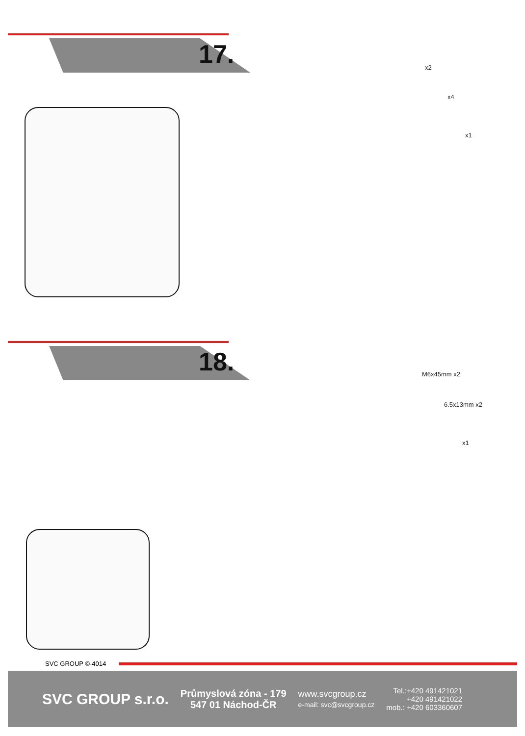17. x2
x4
x1
18. M6x45mm x2
6.5x13mm x2
x1
SVC GROUP ©-4014
SVC GROUP s.r.o.
Průmyslová zóna - 179
547 01 Náchod-ČR
www.svcgroup.cz
e-mail: svc@svcgroup.cz
Tel.:+420 491421021
+420 491421022
mob.: +420 603360607